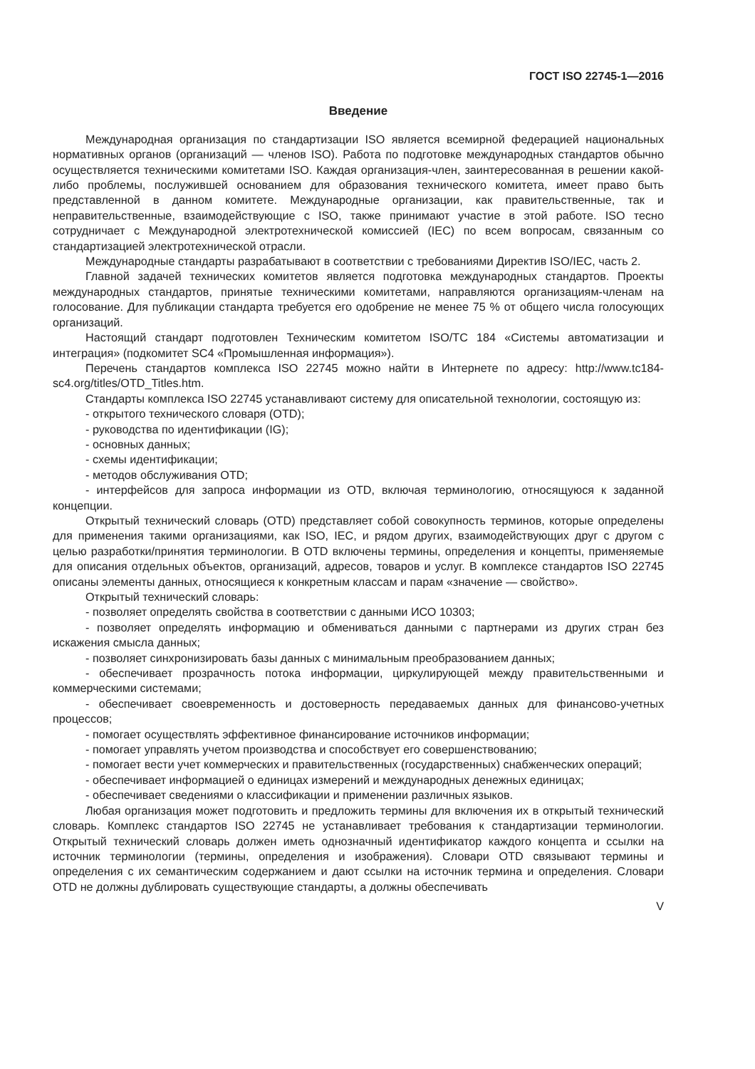ГОСТ ISO 22745-1—2016
Введение
Международная организация по стандартизации ISO является всемирной федерацией национальных нормативных органов (организаций — членов ISO). Работа по подготовке международных стандартов обычно осуществляется техническими комитетами ISO. Каждая организация-член, заинтересованная в решении какой-либо проблемы, послужившей основанием для образования технического комитета, имеет право быть представленной в данном комитете. Международные организации, как правительственные, так и неправительственные, взаимодействующие с ISO, также принимают участие в этой работе. ISO тесно сотрудничает с Международной электротехнической комиссией (IEC) по всем вопросам, связанным со стандартизацией электротехнической отрасли.
Международные стандарты разрабатывают в соответствии с требованиями Директив ISO/IEC, часть 2.
Главной задачей технических комитетов является подготовка международных стандартов. Проекты международных стандартов, принятые техническими комитетами, направляются организациям-членам на голосование. Для публикации стандарта требуется его одобрение не менее 75 % от общего числа голосующих организаций.
Настоящий стандарт подготовлен Техническим комитетом ISO/TC 184 «Системы автоматизации и интеграция» (подкомитет SC4 «Промышленная информация»).
Перечень стандартов комплекса ISO 22745 можно найти в Интернете по адресу: http://www.tc184-sc4.org/titles/OTD_Titles.htm.
Стандарты комплекса ISO 22745 устанавливают систему для описательной технологии, состоящую из:
- открытого технического словаря (OTD);
- руководства по идентификации (IG);
- основных данных;
- схемы идентификации;
- методов обслуживания OTD;
- интерфейсов для запроса информации из OTD, включая терминологию, относящуюся к заданной концепции.
Открытый технический словарь (OTD) представляет собой совокупность терминов, которые определены для применения такими организациями, как ISO, IEC, и рядом других, взаимодействующих друг с другом с целью разработки/принятия терминологии. В OTD включены термины, определения и концепты, применяемые для описания отдельных объектов, организаций, адресов, товаров и услуг. В комплексе стандартов ISO 22745 описаны элементы данных, относящиеся к конкретным классам и парам «значение — свойство».
Открытый технический словарь:
- позволяет определять свойства в соответствии с данными ИСО 10303;
- позволяет определять информацию и обмениваться данными с партнерами из других стран без искажения смысла данных;
- позволяет синхронизировать базы данных с минимальным преобразованием данных;
- обеспечивает прозрачность потока информации, циркулирующей между правительственными и коммерческими системами;
- обеспечивает своевременность и достоверность передаваемых данных для финансово-учетных процессов;
- помогает осуществлять эффективное финансирование источников информации;
- помогает управлять учетом производства и способствует его совершенствованию;
- помогает вести учет коммерческих и правительственных (государственных) снабженческих операций;
- обеспечивает информацией о единицах измерений и международных денежных единицах;
- обеспечивает сведениями о классификации и применении различных языков.
Любая организация может подготовить и предложить термины для включения их в открытый технический словарь. Комплекс стандартов ISO 22745 не устанавливает требования к стандартизации терминологии. Открытый технический словарь должен иметь однозначный идентификатор каждого концепта и ссылки на источник терминологии (термины, определения и изображения). Словари OTD связывают термины и определения с их семантическим содержанием и дают ссылки на источник термина и определения. Словари OTD не должны дублировать существующие стандарты, а должны обеспечивать
V